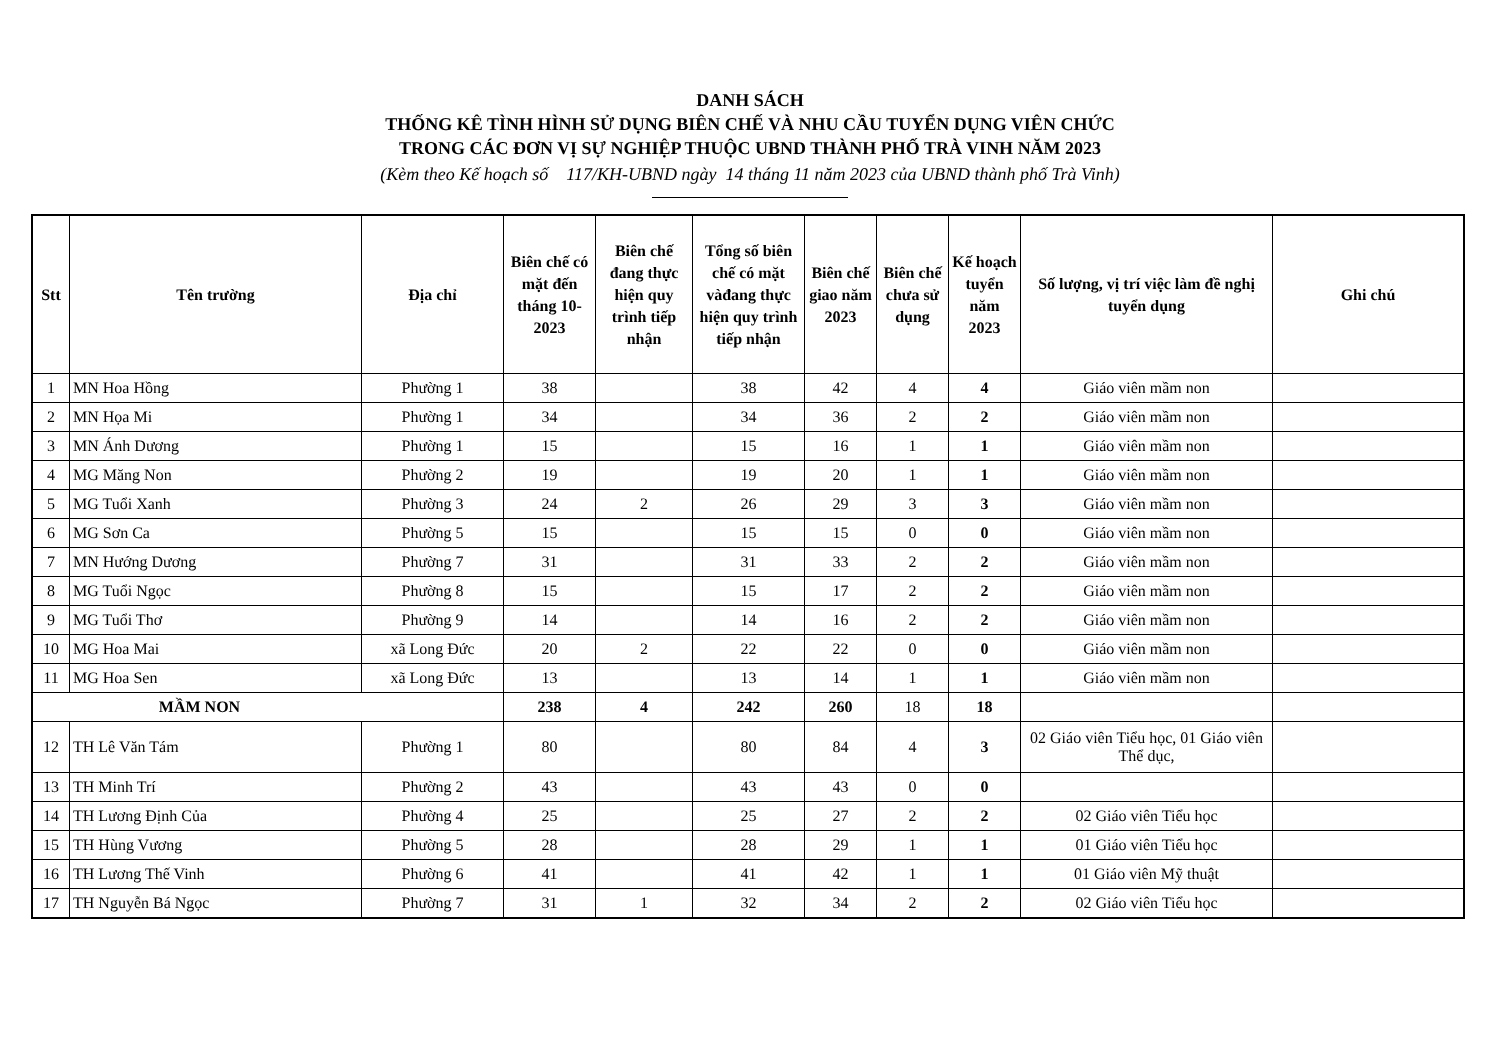DANH SÁCH
THỐNG KÊ TÌNH HÌNH SỬ DỤNG BIÊN CHẾ VÀ NHU CẦU TUYỂN DỤNG VIÊN CHỨC
TRONG CÁC ĐƠN VỊ SỰ NGHIỆP THUỘC UBND THÀNH PHỐ TRÀ VINH NĂM 2023
(Kèm theo Kế hoạch số 117/KH-UBND ngày 14 tháng 11 năm 2023 của UBND thành phố Trà Vinh)
| Stt | Tên trường | Địa chỉ | Biên chế có mặt đến tháng 10-2023 | Biên chế đang thực hiện quy trình tiếp nhận | Tổng số biên chế có mặt vàđang thực hiện quy trình tiếp nhận | Biên chế giao năm 2023 | Biên chế chưa sử dụng | Kế hoạch tuyển năm 2023 | Số lượng, vị trí việc làm đề nghị tuyển dụng | Ghi chú |
| --- | --- | --- | --- | --- | --- | --- | --- | --- | --- | --- |
| 1 | MN Hoa Hồng | Phường 1 | 38 | | 38 | 42 | 4 | 4 | Giáo viên mầm non | |
| 2 | MN Họa Mi | Phường 1 | 34 | | 34 | 36 | 2 | 2 | Giáo viên mầm non | |
| 3 | MN Ánh Dương | Phường 1 | 15 | | 15 | 16 | 1 | 1 | Giáo viên mầm non | |
| 4 | MG Măng Non | Phường 2 | 19 | | 19 | 20 | 1 | 1 | Giáo viên mầm non | |
| 5 | MG Tuổi Xanh | Phường 3 | 24 | 2 | 26 | 29 | 3 | 3 | Giáo viên mầm non | |
| 6 | MG Sơn Ca | Phường 5 | 15 | | 15 | 15 | 0 | 0 | Giáo viên mầm non | |
| 7 | MN Hướng Dương | Phường 7 | 31 | | 31 | 33 | 2 | 2 | Giáo viên mầm non | |
| 8 | MG Tuổi Ngọc | Phường 8 | 15 | | 15 | 17 | 2 | 2 | Giáo viên mầm non | |
| 9 | MG Tuổi Thơ | Phường 9 | 14 | | 14 | 16 | 2 | 2 | Giáo viên mầm non | |
| 10 | MG Hoa Mai | xã Long Đức | 20 | 2 | 22 | 22 | 0 | 0 | Giáo viên mầm non | |
| 11 | MG Hoa Sen | xã Long Đức | 13 | | 13 | 14 | 1 | 1 | Giáo viên mầm non | |
| MẦM NON | | | 238 | 4 | 242 | 260 | 18 | 18 | | |
| 12 | TH Lê Văn Tám | Phường 1 | 80 | | 80 | 84 | 4 | 3 | 02 Giáo viên Tiểu học, 01 Giáo viên Thể dục, | |
| 13 | TH Minh Trí | Phường 2 | 43 | | 43 | 43 | 0 | 0 | | |
| 14 | TH Lương Định Của | Phường 4 | 25 | | 25 | 27 | 2 | 2 | 02 Giáo viên Tiểu học | |
| 15 | TH Hùng Vương | Phường 5 | 28 | | 28 | 29 | 1 | 1 | 01 Giáo viên Tiểu học | |
| 16 | TH Lương Thế Vinh | Phường 6 | 41 | | 41 | 42 | 1 | 1 | 01 Giáo viên Mỹ thuật | |
| 17 | TH Nguyễn Bá Ngọc | Phường 7 | 31 | 1 | 32 | 34 | 2 | 2 | 02 Giáo viên Tiểu học | |